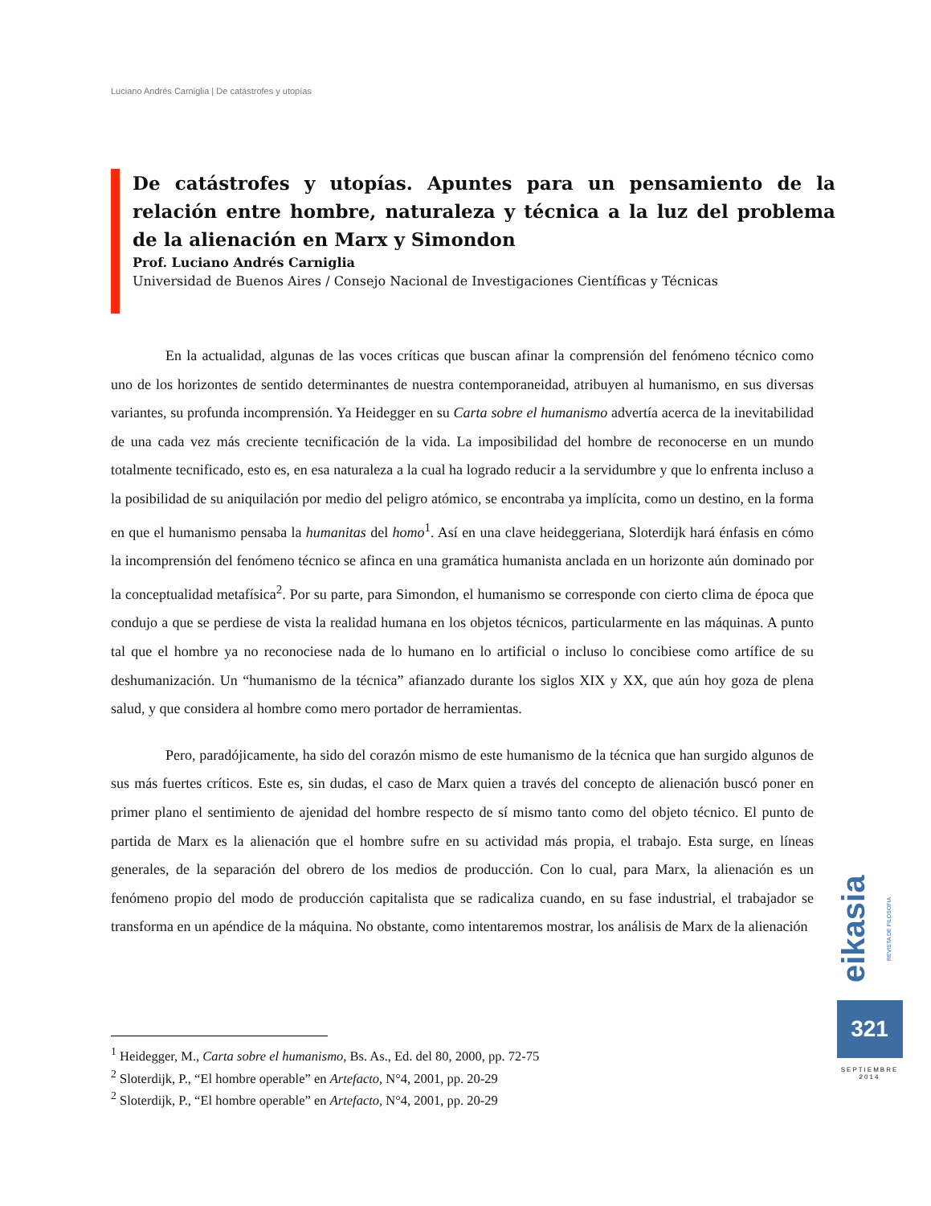Luciano Andrés Carniglia | De catástrofes y utopías
De catástrofes y utopías. Apuntes para un pensamiento de la relación entre hombre, naturaleza y técnica a la luz del problema de la alienación en Marx y Simondon
Prof. Luciano Andrés Carniglia
Universidad de Buenos Aires / Consejo Nacional de Investigaciones Científicas y Técnicas
En la actualidad, algunas de las voces críticas que buscan afinar la comprensión del fenómeno técnico como uno de los horizontes de sentido determinantes de nuestra contemporaneidad, atribuyen al humanismo, en sus diversas variantes, su profunda incomprensión. Ya Heidegger en su Carta sobre el humanismo advertía acerca de la inevitabilidad de una cada vez más creciente tecnificación de la vida. La imposibilidad del hombre de reconocerse en un mundo totalmente tecnificado, esto es, en esa naturaleza a la cual ha logrado reducir a la servidumbre y que lo enfrenta incluso a la posibilidad de su aniquilación por medio del peligro atómico, se encontraba ya implícita, como un destino, en la forma en que el humanismo pensaba la humanitas del homo<sup>1</sup>. Así en una clave heideggeriana, Sloterdijk hará énfasis en cómo la incomprensión del fenómeno técnico se afinca en una gramática humanista anclada en un horizonte aún dominado por la conceptualidad metafísica<sup>2</sup>. Por su parte, para Simondon, el humanismo se corresponde con cierto clima de época que condujo a que se perdiese de vista la realidad humana en los objetos técnicos, particularmente en las máquinas. A punto tal que el hombre ya no reconociese nada de lo humano en lo artificial o incluso lo concibiese como artífice de su deshumanización. Un “humanismo de la técnica” afianzado durante los siglos XIX y XX, que aún hoy goza de plena salud, y que considera al hombre como mero portador de herramientas.
Pero, paradójicamente, ha sido del corazón mismo de este humanismo de la técnica que han surgido algunos de sus más fuertes críticos. Este es, sin dudas, el caso de Marx quien a través del concepto de alienación buscó poner en primer plano el sentimiento de ajenidad del hombre respecto de sí mismo tanto como del objeto técnico. El punto de partida de Marx es la alienación que el hombre sufre en su actividad más propia, el trabajo. Esta surge, en líneas generales, de la separación del obrero de los medios de producción. Con lo cual, para Marx, la alienación es un fenómeno propio del modo de producción capitalista que se radicaliza cuando, en su fase industrial, el trabajador se transforma en un apéndice de la máquina. No obstante, como intentaremos mostrar, los análisis de Marx de la alienación
<sup>1</sup> Heidegger, M., Carta sobre el humanismo, Bs. As., Ed. del 80, 2000, pp. 72-75
<sup>2</sup> Sloterdijk, P., “El hombre operable” en Artefacto, N°4, 2001, pp. 20-29
<sup>2</sup> Sloterdijk, P., “El hombre operable” en Artefacto, N°4, 2001, pp. 20-29
eikasia REVISTA DE FILOSOFIA
321
SEPTIEMBRE
2014